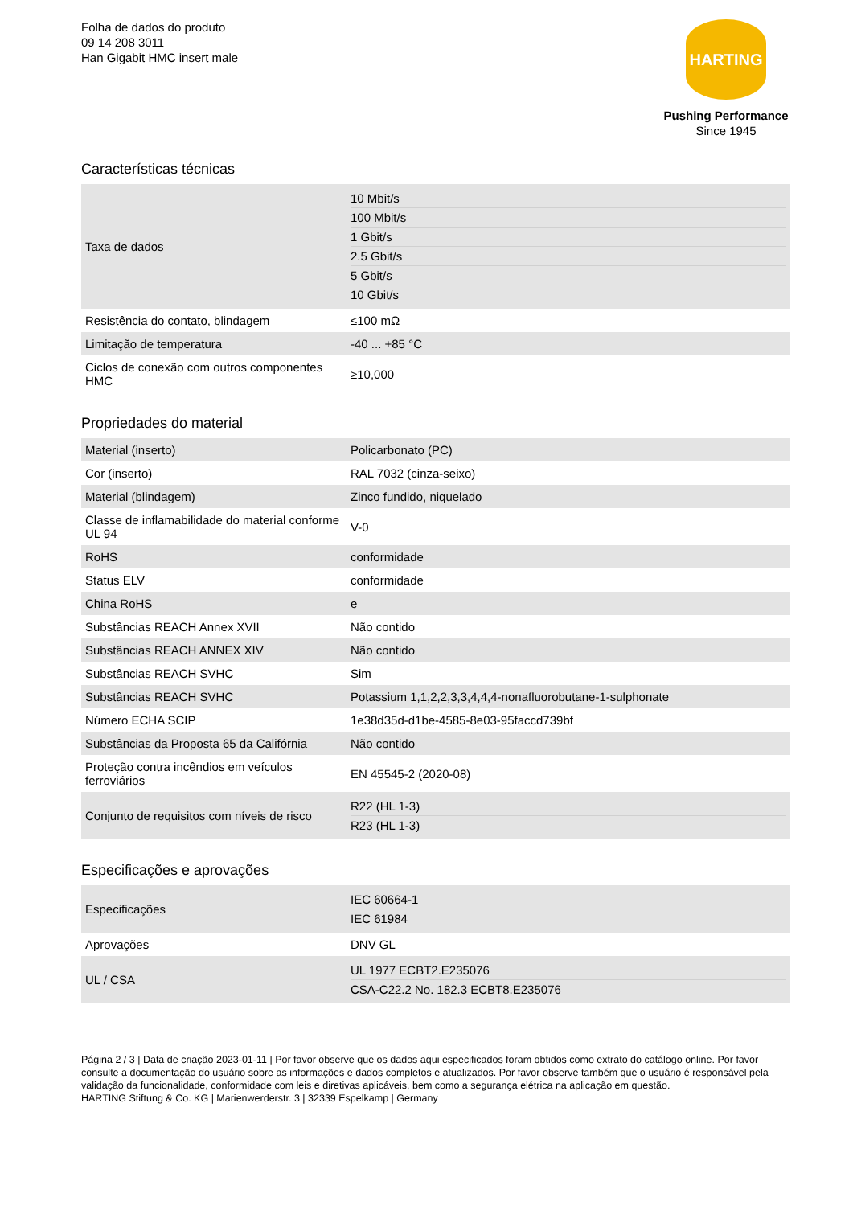Folha de dados do produto
09 14 208 3011
Han Gigabit HMC insert male
HARTING
Pushing Performance
Since 1945
Características técnicas
| Taxa de dados | 10 Mbit/s 100 Mbit/s 1 Gbit/s 2.5 Gbit/s 5 Gbit/s 10 Gbit/s |
| Resistência do contato, blindagem | ≤100 mΩ |
| Limitação de temperatura | -40 ... +85 °C |
| Ciclos de conexão com outros componentes HMC | ≥10,000 |
Propriedades do material
| Material (inserto) | Policarbonato (PC) |
| Cor (inserto) | RAL 7032 (cinza-seixo) |
| Material (blindagem) | Zinco fundido, niquelado |
| Classe de inflamabilidade do material conforme UL 94 | V-0 |
| RoHS | conformidade |
| Status ELV | conformidade |
| China RoHS | e |
| Substâncias REACH Annex XVII | Não contido |
| Substâncias REACH ANNEX XIV | Não contido |
| Substâncias REACH SVHC | Sim |
| Substâncias REACH SVHC | Potassium 1,1,2,2,3,3,4,4,4-nonafluorobutane-1-sulphonate |
| Número ECHA SCIP | 1e38d35d-d1be-4585-8e03-95faccd739bf |
| Substâncias da Proposta 65 da Califórnia | Não contido |
| Proteção contra incêndios em veículos ferroviários | EN 45545-2 (2020-08) |
| Conjunto de requisitos com níveis de risco | R22 (HL 1-3) R23 (HL 1-3) |
Especificações e aprovações
| Especificações | IEC 60664-1 IEC 61984 |
| Aprovações | DNV GL |
| UL / CSA | UL 1977 ECBT2.E235076 CSA-C22.2 No. 182.3 ECBT8.E235076 |
Página 2 / 3 | Data de criação 2023-01-11 | Por favor observe que os dados aqui especificados foram obtidos como extrato do catálogo online. Por favor consulte a documentação do usuário sobre as informações e dados completos e atualizados. Por favor observe também que o usuário é responsável pela validação da funcionalidade, conformidade com leis e diretivas aplicáveis, bem como a segurança elétrica na aplicação em questão.
HARTING Stiftung & Co. KG | Marienwerderstr. 3 | 32339 Espelkamp | Germany